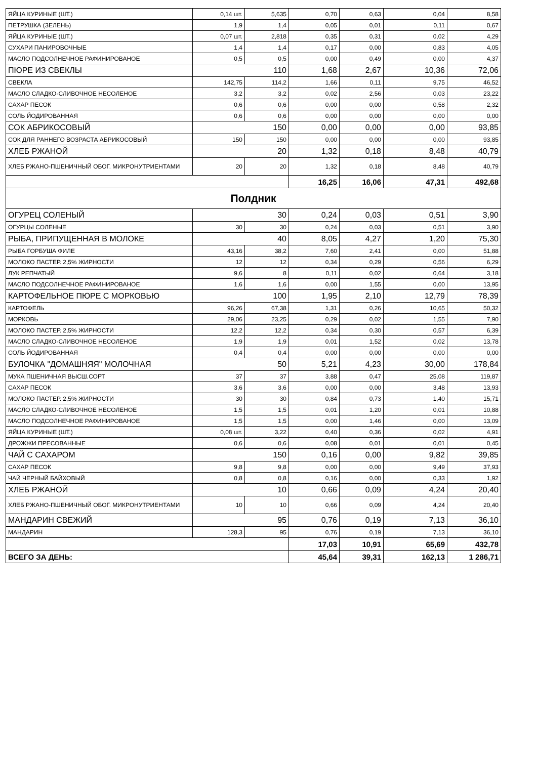| ЯЙЦА КУРИНЫЕ (ШТ.) | 0,14 шт. | 5,635 | 0,70 | 0,63 | 0,04 | 8,58 |
| ПЕТРУШКА (ЗЕЛЕНЬ) | 1,9 | 1,4 | 0,05 | 0,01 | 0,11 | 0,67 |
| ЯЙЦА КУРИНЫЕ (ШТ.) | 0,07 шт. | 2,818 | 0,35 | 0,31 | 0,02 | 4,29 |
| СУХАРИ ПАНИРОВОЧНЫЕ | 1,4 | 1,4 | 0,17 | 0,00 | 0,83 | 4,05 |
| МАСЛО ПОДСОЛНЕЧНОЕ РАФИНИРОВАНОЕ | 0,5 | 0,5 | 0,00 | 0,49 | 0,00 | 4,37 |
| ПЮРЕ ИЗ СВЕКЛЫ | 110 | | 1,68 | 2,67 | 10,36 | 72,06 |
| СВЕКЛА | 142,75 | 114,2 | 1,66 | 0,11 | 9,75 | 46,52 |
| МАСЛО СЛАДКО-СЛИВОЧНОЕ НЕСОЛЕНОЕ | 3,2 | 3,2 | 0,02 | 2,56 | 0,03 | 23,22 |
| САХАР ПЕСОК | 0,6 | 0,6 | 0,00 | 0,00 | 0,58 | 2,32 |
| СОЛЬ ЙОДИРОВАННАЯ | 0,6 | 0,6 | 0,00 | 0,00 | 0,00 | 0,00 |
| СОК АБРИКОСОВЫЙ | 150 | | 0,00 | 0,00 | 0,00 | 93,85 |
| СОК ДЛЯ РАННЕГО ВОЗРАСТА АБРИКОСОВЫЙ | 150 | 150 | 0,00 | 0,00 | 0,00 | 93,85 |
| ХЛЕБ РЖАНОЙ | 20 | | 1,32 | 0,18 | 8,48 | 40,79 |
| ХЛЕБ РЖАНО-ПШЕНИЧНЫЙ ОБОГ. МИКРОНУТРИЕНТАМИ | 20 | 20 | 1,32 | 0,18 | 8,48 | 40,79 |
| | | | 16,25 | 16,06 | 47,31 | 492,68 |
| Полдник | | | | | | |
| ОГУРЕЦ СОЛЕНЫЙ | 30 | | 0,24 | 0,03 | 0,51 | 3,90 |
| ОГУРЦЫ СОЛЕНЫЕ | 30 | 30 | 0,24 | 0,03 | 0,51 | 3,90 |
| РЫБА, ПРИПУЩЕННАЯ В МОЛОКЕ | 40 | | 8,05 | 4,27 | 1,20 | 75,30 |
| РЫБА ГОРБУША ФИЛЕ | 43,16 | 38,2 | 7,60 | 2,41 | 0,00 | 51,88 |
| МОЛОКО ПАСТЕР. 2,5% ЖИРНОСТИ | 12 | 12 | 0,34 | 0,29 | 0,56 | 6,29 |
| ЛУК РЕПЧАТЫЙ | 9,6 | 8 | 0,11 | 0,02 | 0,64 | 3,18 |
| МАСЛО ПОДСОЛНЕЧНОЕ РАФИНИРОВАНОЕ | 1,6 | 1,6 | 0,00 | 1,55 | 0,00 | 13,95 |
| КАРТОФЕЛЬНОЕ ПЮРЕ С МОРКОВЬЮ | 100 | | 1,95 | 2,10 | 12,79 | 78,39 |
| КАРТОФЕЛЬ | 96,26 | 67,38 | 1,31 | 0,26 | 10,65 | 50,32 |
| МОРКОВЬ | 29,06 | 23,25 | 0,29 | 0,02 | 1,55 | 7,90 |
| МОЛОКО ПАСТЕР. 2,5% ЖИРНОСТИ | 12,2 | 12,2 | 0,34 | 0,30 | 0,57 | 6,39 |
| МАСЛО СЛАДКО-СЛИВОЧНОЕ НЕСОЛЕНОЕ | 1,9 | 1,9 | 0,01 | 1,52 | 0,02 | 13,78 |
| СОЛЬ ЙОДИРОВАННАЯ | 0,4 | 0,4 | 0,00 | 0,00 | 0,00 | 0,00 |
| БУЛОЧКА "ДОМАШНЯЯ" МОЛОЧНАЯ | 50 | | 5,21 | 4,23 | 30,00 | 178,84 |
| МУКА ПШЕНИЧНАЯ ВЫСШ.СОРТ | 37 | 37 | 3,88 | 0,47 | 25,08 | 119,87 |
| САХАР ПЕСОК | 3,6 | 3,6 | 0,00 | 0,00 | 3,48 | 13,93 |
| МОЛОКО ПАСТЕР. 2,5% ЖИРНОСТИ | 30 | 30 | 0,84 | 0,73 | 1,40 | 15,71 |
| МАСЛО СЛАДКО-СЛИВОЧНОЕ НЕСОЛЕНОЕ | 1,5 | 1,5 | 0,01 | 1,20 | 0,01 | 10,88 |
| МАСЛО ПОДСОЛНЕЧНОЕ РАФИНИРОВАНОЕ | 1,5 | 1,5 | 0,00 | 1,46 | 0,00 | 13,09 |
| ЯЙЦА КУРИНЫЕ (ШТ.) | 0,08 шт. | 3,22 | 0,40 | 0,36 | 0,02 | 4,91 |
| ДРОЖЖИ ПРЕСОВАННЫЕ | 0,6 | 0,6 | 0,08 | 0,01 | 0,01 | 0,45 |
| ЧАЙ С САХАРОМ | 150 | | 0,16 | 0,00 | 9,82 | 39,85 |
| САХАР ПЕСОК | 9,8 | 9,8 | 0,00 | 0,00 | 9,49 | 37,93 |
| ЧАЙ ЧЕРНЫЙ БАЙХОВЫЙ | 0,8 | 0,8 | 0,16 | 0,00 | 0,33 | 1,92 |
| ХЛЕБ РЖАНОЙ | 10 | | 0,66 | 0,09 | 4,24 | 20,40 |
| ХЛЕБ РЖАНО-ПШЕНИЧНЫЙ ОБОГ. МИКРОНУТРИЕНТАМИ | 10 | 10 | 0,66 | 0,09 | 4,24 | 20,40 |
| МАНДАРИН СВЕЖИЙ | 95 | | 0,76 | 0,19 | 7,13 | 36,10 |
| МАНДАРИН | 128,3 | 95 | 0,76 | 0,19 | 7,13 | 36,10 |
| | | | 17,03 | 10,91 | 65,69 | 432,78 |
| ВСЕГО ЗА ДЕНЬ: | | | 45,64 | 39,31 | 162,13 | 1 286,71 |